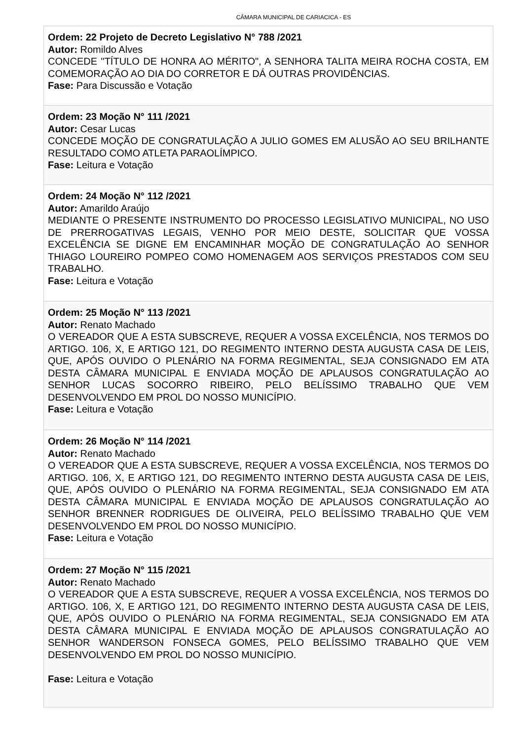CÂMARA MUNICIPAL DE CARIACICA - ES
Ordem: 22 Projeto de Decreto Legislativo N° 788 /2021
Autor: Romildo Alves
CONCEDE "TÍTULO DE HONRA AO MÉRITO", A SENHORA TALITA MEIRA ROCHA COSTA, EM COMEMORAÇÃO AO DIA DO CORRETOR E DÁ OUTRAS PROVIDÊNCIAS.
Fase: Para Discussão e Votação
Ordem: 23 Moção N° 111 /2021
Autor: Cesar Lucas
CONCEDE MOÇÃO DE CONGRATULAÇÃO A JULIO GOMES EM ALUSÃO AO SEU BRILHANTE RESULTADO COMO ATLETA PARAOLÍMPICO.
Fase: Leitura e Votação
Ordem: 24 Moção N° 112 /2021
Autor: Amarildo Araújo
MEDIANTE O PRESENTE INSTRUMENTO DO PROCESSO LEGISLATIVO MUNICIPAL, NO USO DE PRERROGATIVAS LEGAIS, VENHO POR MEIO DESTE, SOLICITAR QUE VOSSA EXCELÊNCIA SE DIGNE EM ENCAMINHAR MOÇÃO DE CONGRATULAÇÃO AO SENHOR THIAGO LOUREIRO POMPEO COMO HOMENAGEM AOS SERVIÇOS PRESTADOS COM SEU TRABALHO.
Fase: Leitura e Votação
Ordem: 25 Moção N° 113 /2021
Autor: Renato Machado
O VEREADOR QUE A ESTA SUBSCREVE, REQUER A VOSSA EXCELÊNCIA, NOS TERMOS DO ARTIGO. 106, X, E ARTIGO 121, DO REGIMENTO INTERNO DESTA AUGUSTA CASA DE LEIS, QUE, APÓS OUVIDO O PLENÁRIO NA FORMA REGIMENTAL, SEJA CONSIGNADO EM ATA DESTA CÂMARA MUNICIPAL E ENVIADA MOÇÃO DE APLAUSOS CONGRATULAÇÃO AO SENHOR LUCAS SOCORRO RIBEIRO, PELO BELÍSSIMO TRABALHO QUE VEM DESENVOLVENDO EM PROL DO NOSSO MUNICÍPIO.
Fase: Leitura e Votação
Ordem: 26 Moção N° 114 /2021
Autor: Renato Machado
O VEREADOR QUE A ESTA SUBSCREVE, REQUER A VOSSA EXCELÊNCIA, NOS TERMOS DO ARTIGO. 106, X, E ARTIGO 121, DO REGIMENTO INTERNO DESTA AUGUSTA CASA DE LEIS, QUE, APÓS OUVIDO O PLENÁRIO NA FORMA REGIMENTAL, SEJA CONSIGNADO EM ATA DESTA CÂMARA MUNICIPAL E ENVIADA MOÇÃO DE APLAUSOS CONGRATULAÇÃO AO SENHOR BRENNER RODRIGUES DE OLIVEIRA, PELO BELÍSSIMO TRABALHO QUE VEM DESENVOLVENDO EM PROL DO NOSSO MUNICÍPIO.
Fase: Leitura e Votação
Ordem: 27 Moção N° 115 /2021
Autor: Renato Machado
O VEREADOR QUE A ESTA SUBSCREVE, REQUER A VOSSA EXCELÊNCIA, NOS TERMOS DO ARTIGO. 106, X, E ARTIGO 121, DO REGIMENTO INTERNO DESTA AUGUSTA CASA DE LEIS, QUE, APÓS OUVIDO O PLENÁRIO NA FORMA REGIMENTAL, SEJA CONSIGNADO EM ATA DESTA CÂMARA MUNICIPAL E ENVIADA MOÇÃO DE APLAUSOS CONGRATULAÇÃO AO SENHOR WANDERSON FONSECA GOMES, PELO BELÍSSIMO TRABALHO QUE VEM DESENVOLVENDO EM PROL DO NOSSO MUNICÍPIO.
Fase: Leitura e Votação